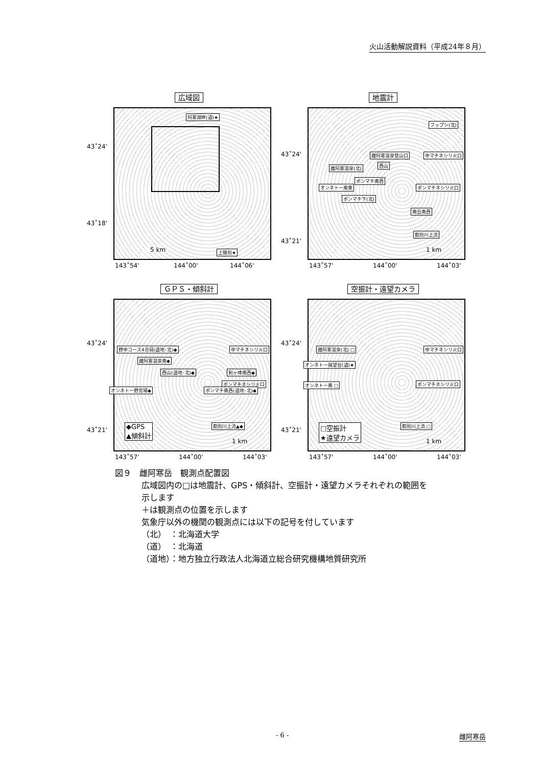火山活動解説資料（平成24年８月）
広域図
43˚24'
43˚18'
阿寒湖畔(道)★
上徹別★
5 km
143˚54' 144˚00' 144˚06'
地震計
43˚24'
43˚21'
フップシ(北)
雌阿寒温泉登山口 中マチネシリ火口
雌阿寒温泉(北) 西山
ポンマチ南西
オンネトー南東 ポンマチネシリ火口
ポンマチ下(北)
南岳南西
飽別川上流
1 km
143˚57' 144˚00' 144˚03'
ＧＰＳ・傾斜計
43˚24'
43˚21'
野中コース4合目(道地･北)◆ 中マチネシリ火口
雌阿寒温泉南◆
西山(道地･北)◆ 剣ヶ峰南西◆
ポンマチネシリ火口
オンネトー野営場◆ ポンマチ南西(道地･北)◆
飽別川上流▲◆
◆GPS
▲傾斜計
1 km
143˚57' 144˚00' 144˚03'
空振計・遠望カメラ
43˚24'
43˚21'
雌阿寒温泉(北) □ 中マチネシリ火口
オンネトー展望台(道)★
ポンマチネシリ火口
オンネトー南 □
飽別川上流 □
□空振計
★遠望カメラ
1 km
143˚57' 144˚00' 144˚03'
図９　雌阿寒岳　観測点配置図
広域図内の□は地震計、GPS・傾斜計、空振計・遠望カメラそれぞれの範囲を
示します
＋は観測点の位置を示します
気象庁以外の機関の観測点には以下の記号を付しています
（北）　：北海道大学
（道）　：北海道
（道地）：地方独立行政法人北海道立総合研究機構地質研究所
- 6 - 雌阿寒岳